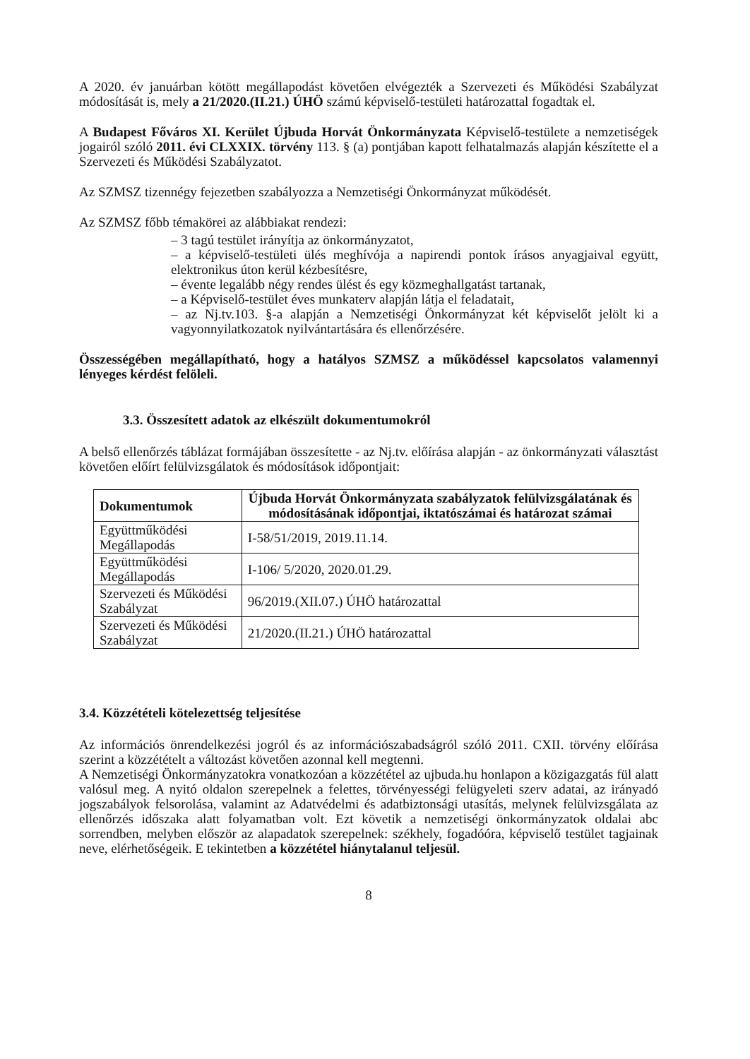A 2020. év januárban kötött megállapodást követően elvégezték a Szervezeti és Működési Szabályzat módosítását is, mely a 21/2020.(II.21.) ÚHÖ számú képviselő-testületi határozattal fogadtak el.
A Budapest Főváros XI. Kerület Újbuda Horvát Önkormányzata Képviselő-testülete a nemzetiségek jogairól szóló 2011. évi CLXXIX. törvény 113. § (a) pontjában kapott felhatalmazás alapján készítette el a Szervezeti és Működési Szabályzatot.
Az SZMSZ tizennégy fejezetben szabályozza a Nemzetiségi Önkormányzat működését.
Az SZMSZ főbb témakörei az alábbiakat rendezi:
– 3 tagú testület irányítja az önkormányzatot,
– a képviselő-testületi ülés meghívója a napirendi pontok írásos anyagjaival együtt, elektronikus úton kerül kézbesítésre,
– évente legalább négy rendes ülést és egy közmeghallgatást tartanak,
– a Képviselő-testület éves munkaterv alapján látja el feladatait,
– az Nj.tv.103. §-a alapján a Nemzetiségi Önkormányzat két képviselőt jelölt ki a vagyonnyilatkozatok nyilvántartására és ellenőrzésére.
Összességében megállapítható, hogy a hatályos SZMSZ a működéssel kapcsolatos valamennyi lényeges kérdést felöleli.
3.3. Összesített adatok az elkészült dokumentumokról
A belső ellenőrzés táblázat formájában összesítette - az Nj.tv. előírása alapján - az önkormányzati választást követően előírt felülvizsgálatok és módosítások időpontjait:
| Dokumentumok | Újbuda Horvát Önkormányzata szabályzatok felülvizsgálatának és módosításának időpontjai, iktatószámai és határozat számai |
| --- | --- |
| Együttműködési Megállapodás | I-58/51/2019, 2019.11.14. |
| Együttműködési Megállapodás | I-106/ 5/2020, 2020.01.29. |
| Szervezeti és Működési Szabályzat | 96/2019.(XII.07.) ÚHÖ határozattal |
| Szervezeti és Működési Szabályzat | 21/2020.(II.21.) ÚHÖ határozattal |
3.4. Közzétételi kötelezettség teljesítése
Az információs önrendelkezési jogról és az információszabadságról szóló 2011. CXII. törvény előírása szerint a közzétételt a változást követően azonnal kell megtenni.
A Nemzetiségi Önkormányzatokra vonatkozóan a közzététel az ujbuda.hu honlapon a közigazgatás fül alatt valósul meg. A nyitó oldalon szerepelnek a felettes, törvényességi felügyeleti szerv adatai, az irányadó jogszabályok felsorolása, valamint az Adatvédelmi és adatbiztonsági utasítás, melynek felülvizsgálata az ellenőrzés időszaka alatt folyamatban volt. Ezt követik a nemzetiségi önkormányzatok oldalai abc sorrendben, melyben először az alapadatok szerepelnek: székhely, fogadóóra, képviselő testület tagjainak neve, elérhetőségeik. E tekintetben a közzététel hiánytalanul teljesül.
8